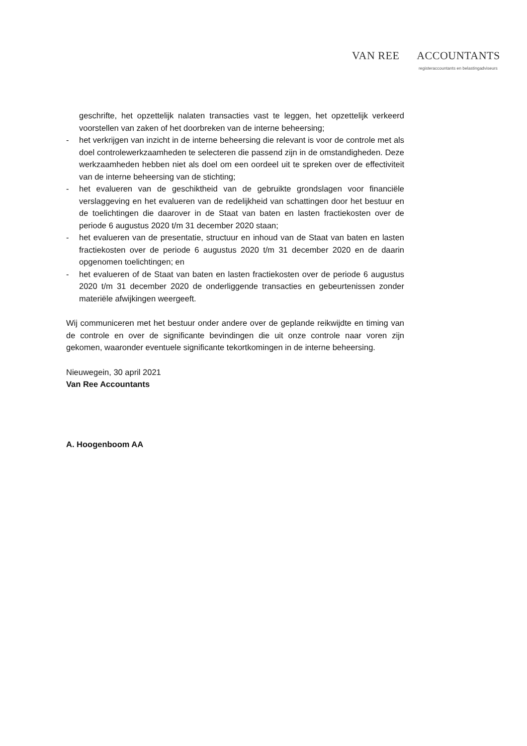VAN REE ACCOUNTANTS
registeraccountants en belastingadviseurs
geschrifte, het opzettelijk nalaten transacties vast te leggen, het opzettelijk verkeerd voorstellen van zaken of het doorbreken van de interne beheersing;
- het verkrijgen van inzicht in de interne beheersing die relevant is voor de controle met als doel controlewerkzaamheden te selecteren die passend zijn in de omstandigheden. Deze werkzaamheden hebben niet als doel om een oordeel uit te spreken over de effectiviteit van de interne beheersing van de stichting;
- het evalueren van de geschiktheid van de gebruikte grondslagen voor financiële verslaggeving en het evalueren van de redelijkheid van schattingen door het bestuur en de toelichtingen die daarover in de Staat van baten en lasten fractiekosten over de periode 6 augustus 2020 t/m 31 december 2020 staan;
- het evalueren van de presentatie, structuur en inhoud van de Staat van baten en lasten fractiekosten over de periode 6 augustus 2020 t/m 31 december 2020 en de daarin opgenomen toelichtingen; en
- het evalueren of de Staat van baten en lasten fractiekosten over de periode 6 augustus 2020 t/m 31 december 2020 de onderliggende transacties en gebeurtenissen zonder materiële afwijkingen weergeeft.
Wij communiceren met het bestuur onder andere over de geplande reikwijdte en timing van de controle en over de significante bevindingen die uit onze controle naar voren zijn gekomen, waaronder eventuele significante tekortkomingen in de interne beheersing.
Nieuwegein, 30 april 2021
Van Ree Accountants
A. Hoogenboom AA